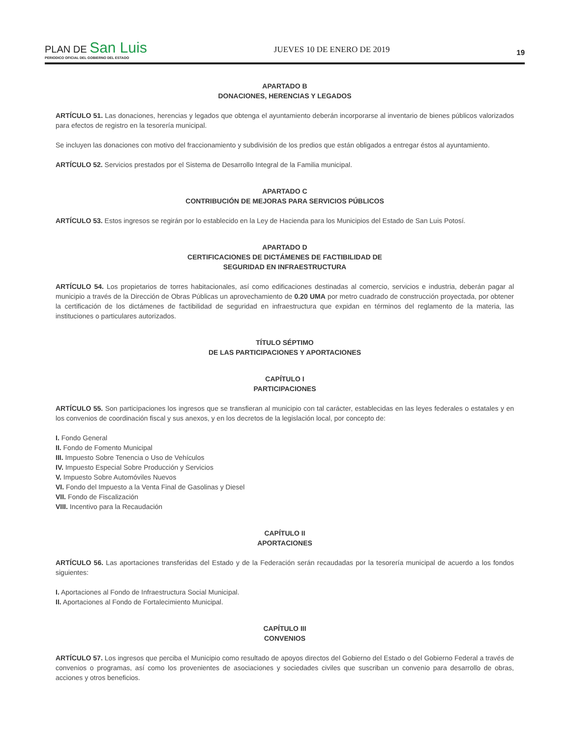PLAN DE San Luis
PERIODICO OFICIAL DEL GOBIERNO DEL ESTADO
JUEVES 10 DE ENERO DE 2019
19
APARTADO B
DONACIONES, HERENCIAS Y LEGADOS
ARTÍCULO 51. Las donaciones, herencias y legados que obtenga el ayuntamiento deberán incorporarse al inventario de bienes públicos valorizados para efectos de registro en la tesorería municipal.
Se incluyen las donaciones con motivo del fraccionamiento y subdivisión de los predios que están obligados a entregar éstos al ayuntamiento.
ARTÍCULO 52. Servicios prestados por el Sistema de Desarrollo Integral de la Familia municipal.
APARTADO C
CONTRIBUCIÓN DE MEJORAS PARA SERVICIOS PÚBLICOS
ARTÍCULO 53. Estos ingresos se regirán por lo establecido en la Ley de Hacienda para los Municipios del Estado de San Luis Potosí.
APARTADO D
CERTIFICACIONES DE DICTÁMENES DE FACTIBILIDAD DE
SEGURIDAD EN INFRAESTRUCTURA
ARTÍCULO 54. Los propietarios de torres habitacionales, así como edificaciones destinadas al comercio, servicios e industria, deberán pagar al municipio a través de la Dirección de Obras Públicas un aprovechamiento de 0.20 UMA por metro cuadrado de construcción proyectada, por obtener la certificación de los dictámenes de factibilidad de seguridad en infraestructura que expidan en términos del reglamento de la materia, las instituciones o particulares autorizados.
TÍTULO SÉPTIMO
DE LAS PARTICIPACIONES Y APORTACIONES
CAPÍTULO I
PARTICIPACIONES
ARTÍCULO 55. Son participaciones los ingresos que se transfieran al municipio con tal carácter, establecidas en las leyes federales o estatales y en los convenios de coordinación fiscal y sus anexos, y en los decretos de la legislación local, por concepto de:
I. Fondo General
II. Fondo de Fomento Municipal
III. Impuesto Sobre Tenencia o Uso de Vehículos
IV. Impuesto Especial Sobre Producción y Servicios
V. Impuesto Sobre Automóviles Nuevos
VI. Fondo del Impuesto a la Venta Final de Gasolinas y Diesel
VII. Fondo de Fiscalización
VIII. Incentivo para la Recaudación
CAPÍTULO II
APORTACIONES
ARTÍCULO 56. Las aportaciones transferidas del Estado y de la Federación serán recaudadas por la tesorería municipal de acuerdo a los fondos siguientes:
I. Aportaciones al Fondo de Infraestructura Social Municipal.
II. Aportaciones al Fondo de Fortalecimiento Municipal.
CAPÍTULO III
CONVENIOS
ARTÍCULO 57. Los ingresos que perciba el Municipio como resultado de apoyos directos del Gobierno del Estado o del Gobierno Federal a través de convenios o programas, así como los provenientes de asociaciones y sociedades civiles que suscriban un convenio para desarrollo de obras, acciones y otros beneficios.